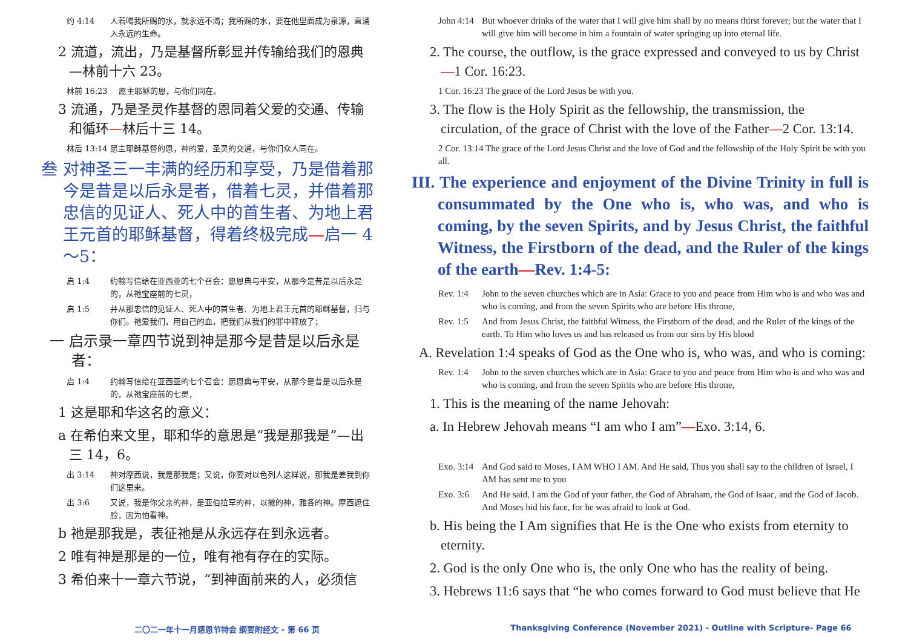约 4:14 人若喝我所赐的水，就永远不渴；我所赐的水，要在他里面成为泉源，直涌入永远的生命。
2 流道，流出，乃是基督所彰显并传输给我们的恩典—林前十六 23。
林前 16:23 愿主耶稣的恩，与你们同在。
3 流通，乃是圣灵作基督的恩同着父爱的交通、传输和循环—林后十三 14。
林后 13:14 愿主耶稣基督的恩，神的爱，圣灵的交通，与你们众人同在。
叁 对神圣三一丰满的经历和享受，乃是借着那今是昔是以后永是者，借着七灵，并借着那忠信的见证人、死人中的首生者、为地上君王元首的耶稣基督，得着终极完成—启一 4～5：
启 1:4 约翰写信给在亚西亚的七个召会：愿恩典与平安，从那今是昔是以后永是的，从祂宝座前的七灵，
启 1:5 并从那忠信的见证人、死人中的首生者、为地上君王元首的耶稣基督，归与你们。祂爱我们，用自己的血，把我们从我们的罪中释放了；
一 启示录一章四节说到神是那今是昔是以后永是者：
启 1:4 约翰写信给在亚西亚的七个召会：愿恩典与平安，从那今是昔是以后永是的，从祂宝座前的七灵，
1 这是耶和华这名的意义：
a 在希伯来文里，耶和华的意思是“我是那我是”—出三 14，6。
出 3:14 神对摩西说，我是那我是；又说，你要对以色列人这样说，那我是差我到你们这里来。
出 3:6 又说，我是你父亲的神，是亚伯拉罕的神，以撒的神，雅各的神。摩西遮住脸，因为怕看神。
b 祂是那我是，表征祂是从永远存在到永远者。
2 唯有神是那是的一位，唯有祂有存在的实际。
3 希伯来十一章六节说，“到神面前来的人，必须信
John 4:14 But whoever drinks of the water that I will give him shall by no means thirst forever; but the water that I will give him will become in him a fountain of water springing up into eternal life.
2. The course, the outflow, is the grace expressed and conveyed to us by Christ—1 Cor. 16:23.
1 Cor. 16:23 The grace of the Lord Jesus be with you.
3. The flow is the Holy Spirit as the fellowship, the transmission, the circulation, of the grace of Christ with the love of the Father—2 Cor. 13:14.
2 Cor. 13:14 The grace of the Lord Jesus Christ and the love of God and the fellowship of the Holy Spirit be with you all.
III. The experience and enjoyment of the Divine Trinity in full is consummated by the One who is, who was, and who is coming, by the seven Spirits, and by Jesus Christ, the faithful Witness, the Firstborn of the dead, and the Ruler of the kings of the earth—Rev. 1:4-5:
Rev. 1:4 John to the seven churches which are in Asia: Grace to you and peace from Him who is and who was and who is coming, and from the seven Spirits who are before His throne,
Rev. 1:5 And from Jesus Christ, the faithful Witness, the Firstborn of the dead, and the Ruler of the kings of the earth. To Him who loves us and has released us from our sins by His blood
A. Revelation 1:4 speaks of God as the One who is, who was, and who is coming:
Rev. 1:4 John to the seven churches which are in Asia: Grace to you and peace from Him who is and who was and who is coming, and from the seven Spirits who are before His throne,
1. This is the meaning of the name Jehovah:
a. In Hebrew Jehovah means “I am who I am”—Exo. 3:14, 6.
Exo. 3:14 And God said to Moses, I AM WHO I AM. And He said, Thus you shall say to the children of Israel, I AM has sent me to you
Exo. 3:6 And He said, I am the God of your father, the God of Abraham, the God of Isaac, and the God of Jacob. And Moses hid his face, for he was afraid to look at God.
b. His being the I Am signifies that He is the One who exists from eternity to eternity.
2. God is the only One who is, the only One who has the reality of being.
3. Hebrews 11:6 says that “he who comes forward to God must believe that He
二〇二一年十一月感恩节特会 纲要附经文 - 第 66 页
Thanksgiving Conference (November 2021) - Outline with Scripture- Page 66